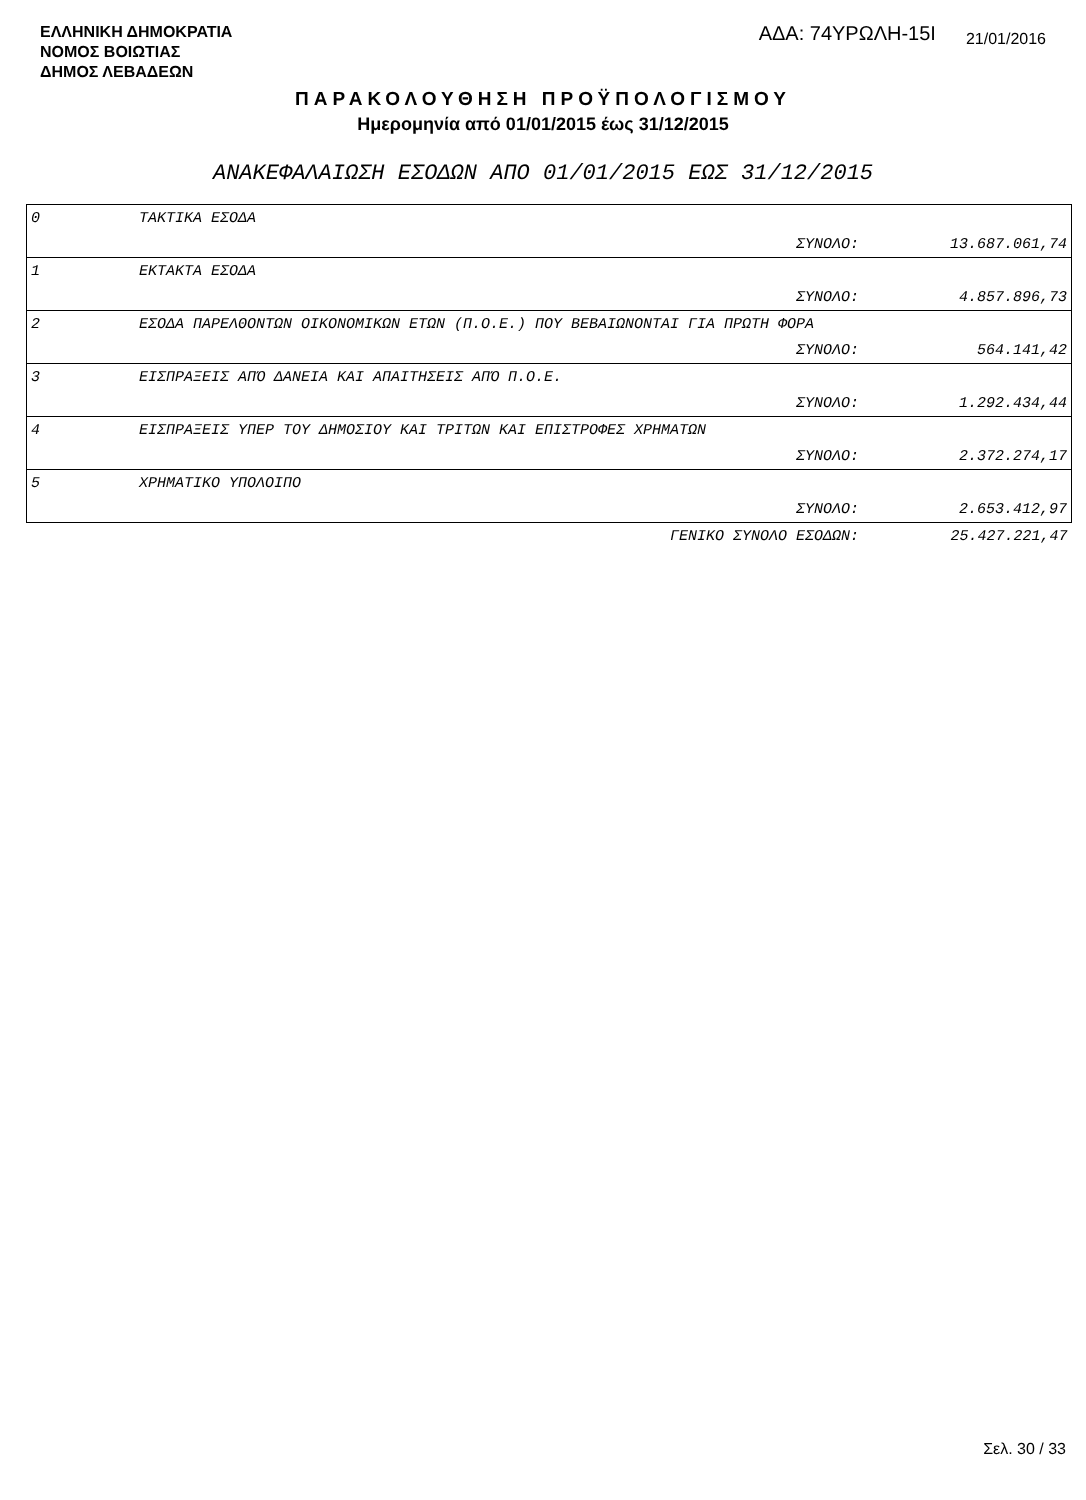ΕΛΛΗΝΙΚΗ ΔΗΜΟΚΡΑΤΙΑ
ΝΟΜΟΣ ΒΟΙΩΤΙΑΣ
ΔΗΜΟΣ ΛΕΒΑΔΕΩΝ
ΑΔΑ: 74ΥΡΩΛΗ-15Ι
21/01/2016
ΠΑΡΑΚΟΛΟΥΘΗΣΗ ΠΡΟΫΠΟΛΟΓΙΣΜΟΥ
Ημερομηνία από 01/01/2015 έως 31/12/2015
ΑΝΑΚΕΦΑΛΑΙΩΣΗ ΕΣΟΔΩΝ ΑΠΟ 01/01/2015 ΕΩΣ 31/12/2015
| 0 | ΤΑΚΤΙΚΑ ΕΣΟΔΑ | |
| | ΣΥΝΟΛΟ: | 13.687.061,74 |
| 1 | ΕΚΤΑΚΤΑ ΕΣΟΔΑ | |
| | ΣΥΝΟΛΟ: | 4.857.896,73 |
| 2 | ΕΣΟΔΑ ΠΑΡΕΛΘΟΝΤΩΝ ΟΙΚΟΝΟΜΙΚΩΝ ΕΤΩΝ (Π.Ο.Ε.) ΠΟΥ ΒΕΒΑΙΩΝΟΝΤΑΙ ΓΙΑ ΠΡΩΤΗ ΦΟΡΑ | |
| | ΣΥΝΟΛΟ: | 564.141,42 |
| 3 | ΕΙΣΠΡΑΞΕΙΣ ΑΠΌ ΔΑΝΕΙΑ ΚΑΙ ΑΠΑΙΤΗΣΕΙΣ ΑΠΌ Π.Ο.Ε. | |
| | ΣΥΝΟΛΟ: | 1.292.434,44 |
| 4 | ΕΙΣΠΡΑΞΕΙΣ ΥΠΕΡ ΤΟΥ ΔΗΜΟΣΙΟΥ ΚΑΙ ΤΡΙΤΩΝ ΚΑΙ ΕΠΙΣΤΡΟΦΕΣ ΧΡΗΜΑΤΩΝ | |
| | ΣΥΝΟΛΟ: | 2.372.274,17 |
| 5 | ΧΡΗΜΑΤΙΚΟ ΥΠΟΛΟΙΠΟ | |
| | ΣΥΝΟΛΟ: | 2.653.412,97 |
| | ΓΕΝΙΚΟ ΣΥΝΟΛΟ ΕΣΟΔΩΝ: | 25.427.221,47 |
Σελ. 30 / 33